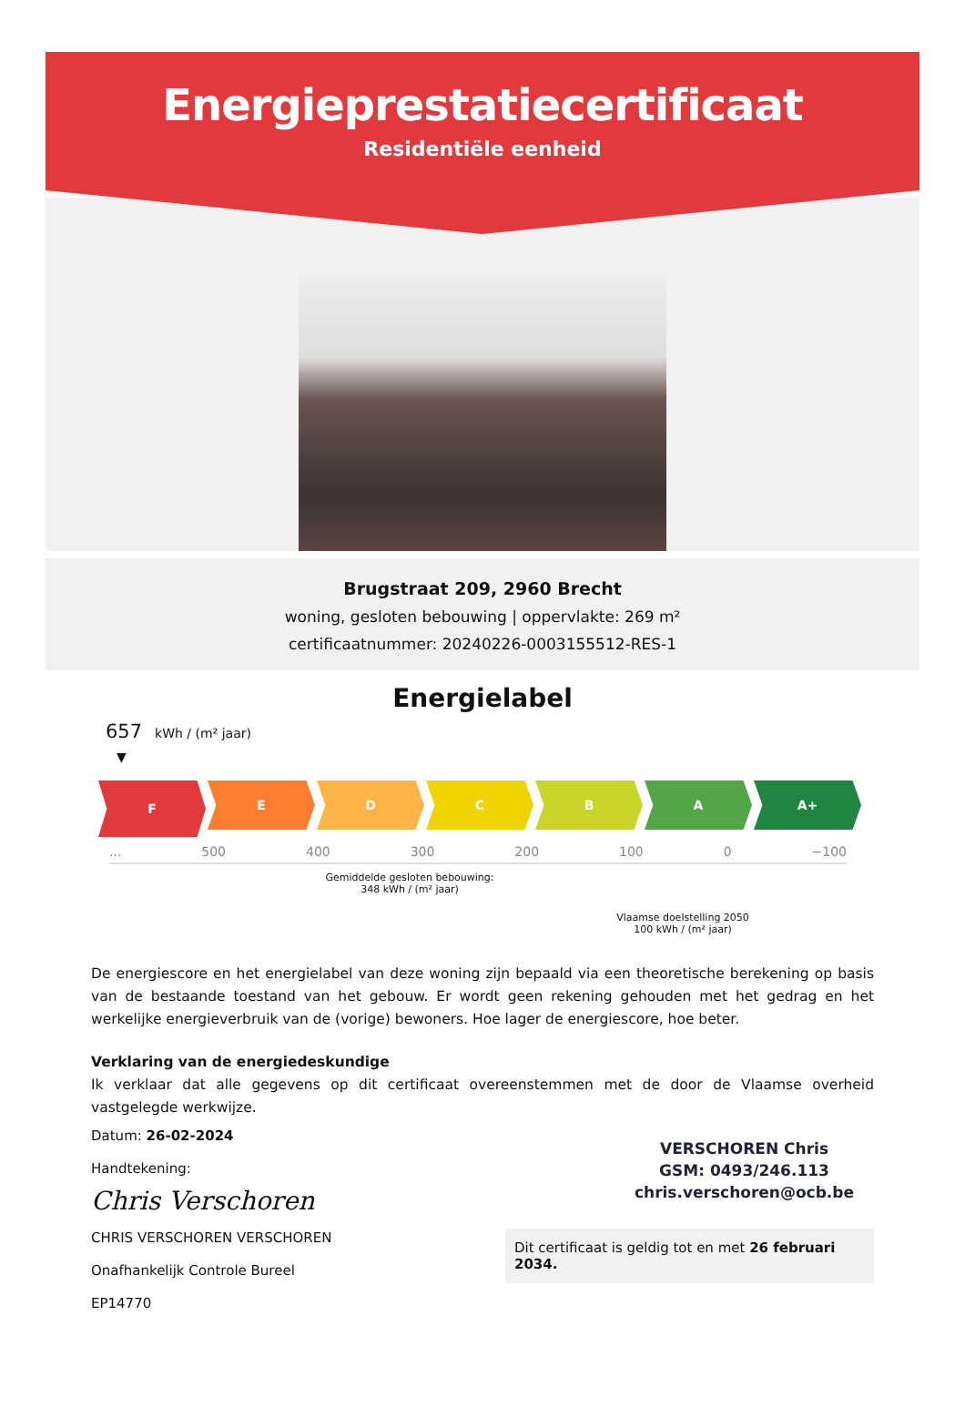Energieprestatiecertificaat
Residentiële eenheid
Brugstraat 209, 2960 Brecht
woning, gesloten bebouwing | oppervlakte: 269 m²
certificaatnummer: 20240226-0003155512-RES-1
Energielabel
657 kWh / (m² jaar)
▼
F
E D C B A A+
... 500 400 300 200 100 0 −100
Gemiddelde gesloten bebouwing:
348 kWh / (m² jaar)
Vlaamse doelstelling 2050
100 kWh / (m² jaar)
De energiescore en het energielabel van deze woning zijn bepaald via een theoretische berekening op basis van de bestaande toestand van het gebouw. Er wordt geen rekening gehouden met het gedrag en het werkelijke energieverbruik van de (vorige) bewoners. Hoe lager de energiescore, hoe beter.
Verklaring van de energiedeskundige
Ik verklaar dat alle gegevens op dit certificaat overeenstemmen met de door de Vlaamse overheid vastgelegde werkwijze.
Datum: 26-02-2024
Handtekening:
Chris Verschoren
CHRIS VERSCHOREN VERSCHOREN
Onafhankelijk Controle Bureel
EP14770
VERSCHOREN Chris
GSM: 0493/246.113
chris.verschoren@ocb.be
Dit certificaat is geldig tot en met 26 februari 2034.